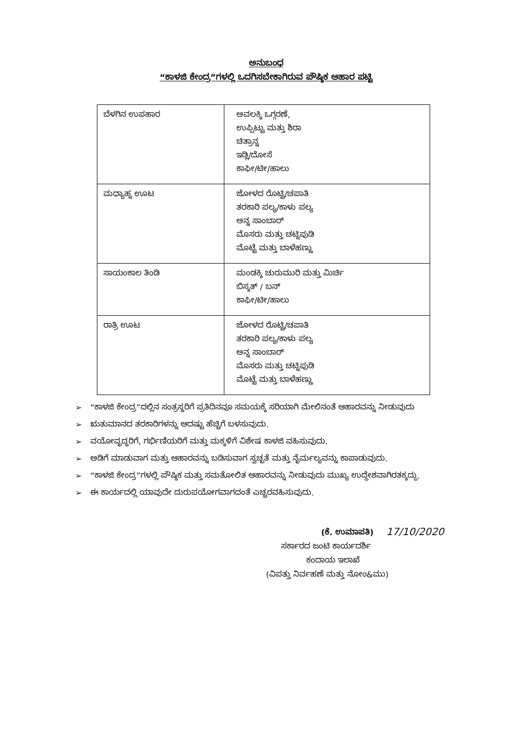ಅನುಬಂಧ
“ಕಾಳಜಿ ಕೇಂದ್ರ”ಗಳಲ್ಲಿ ಒದಗಿಸಬೇಕಾಗಿರುವ ಪೌಷ್ಠಿಕ ಆಹಾರ ಪಟ್ಟಿ
| ಬೆಳಗಿನ ಉಪಹಾರ | ಅವಲಕ್ಕಿ ಒಗ್ಗರಣೆ, ಉಪ್ಪಿಟ್ಟು ಮತ್ತು ಶಿರಾ ಚಿತ್ರಾನ್ನ ಇಡ್ಲಿ/ದೋಸೆ ಕಾಫೀ/ಟೀ/ಹಾಲು |
| ಮಧ್ಯಾಹ್ನ ಊಟ | ಜೋಳದ ರೊಟ್ಟಿ/ಚಪಾತಿ ತರಕಾರಿ ಪಲ್ಯ/ಕಾಳು ಪಲ್ಯ ಅನ್ನ ಸಾಂಬಾರ್ ಮೊಸರು ಮತ್ತು ಚಟ್ನಿಪುಡಿ ಮೊಟ್ಟೆ ಮತ್ತು ಬಾಳೆಹಣ್ಣು |
| ಸಾಯಂಕಾಲ ತಿಂಡಿ | ಮಂಡಕ್ಕಿ ಚುರುಮುರಿ ಮತ್ತು ಮಿರ್ಚಿ ಬಿಸ್ಕತ್ / ಬನ್ ಕಾಫೀ/ಟೀ/ಹಾಲು |
| ರಾತ್ರಿ ಊಟ | ಜೋಳದ ರೊಟ್ಟಿ/ಚಪಾತಿ ತರಕಾರಿ ಪಲ್ಯ/ಕಾಳು ಪಲ್ಯ ಅನ್ನ ಸಾಂಬಾರ್ ಮೊಸರು ಮತ್ತು ಚಟ್ನಿಪುಡಿ ಮೊಟ್ಟೆ ಮತ್ತು ಬಾಳೆಹಣ್ಣು |
➢ “ಕಾಳಜಿ ಕೇಂದ್ರ”ದಲ್ಲಿನ ಸಂತ್ರಸ್ಥರಿಗೆ ಪ್ರತಿದಿನವೂ ಸಮಯಕ್ಕೆ ಸರಿಯಾಗಿ ಮೇಲಿನಂತೆ ಆಹಾರವನ್ನು ನೀಡುವುದು
➢ ಋತುಮಾನದ ತರಕಾರಿಗಳನ್ನು ಆದಷ್ಟು ಹೆಚ್ಚಿಗೆ ಬಳಸುವುದು.
➢ ವಯೋವೃದ್ಧರಿಗೆ, ಗರ್ಭಿಣಿಯರಿಗೆ ಮತ್ತು ಮಕ್ಕಳಿಗೆ ವಿಶೇಷ ಕಾಳಜಿ ವಹಿಸುವುದು.
➢ ಅಡಿಗೆ ಮಾಡುವಾಗ ಮತ್ತು ಆಹಾರವನ್ನು ಬಡಿಸುವಾಗ ಸ್ವಚ್ಛತೆ ಮತ್ತು ನೈರ್ಮಲ್ಯವನ್ನು ಕಾಪಾಡುವುದು.
➢ “ಕಾಳಜಿ ಕೇಂದ್ರ”ಗಳಲ್ಲಿ ಪೌಷ್ಠಿಕ ಮತ್ತು ಸಮತೋಲಿತ ಆಹಾರವನ್ನು ನೀಡುವುದು ಮುಖ್ಯ ಉದ್ದೇಶವಾಗಿರತಕ್ಕದ್ದು.
➢ ಈ ಕಾರ್ಯದಲ್ಲಿ ಯಾವುದೇ ದುರುಪಯೋಗವಾಗದಂತೆ ಎಚ್ಚರವಹಿಸುವುದು.
(ಕೆ. ಉಮಾಪತಿ) 17/10/2020
ಸರ್ಕಾರದ ಜಂಟಿ ಕಾರ್ಯದರ್ಶಿ
ಕಂದಾಯ ಇಲಾಖೆ
(ವಿಪತ್ತು ನಿರ್ವಹಣೆ ಮತ್ತು ನೋಂ&ಮು)